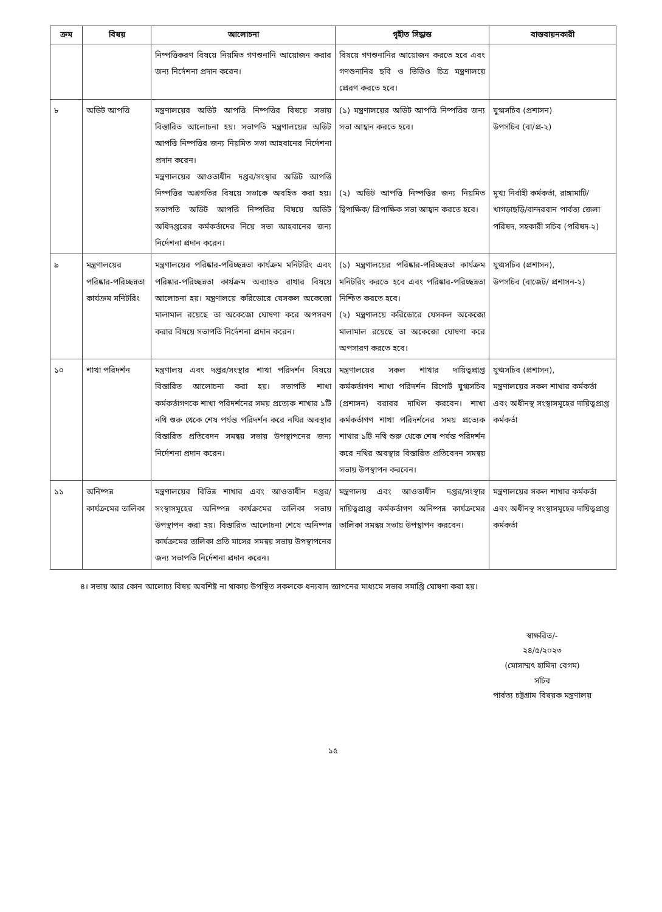| ক্রম | বিষয় | আলোচনা | গৃহীত সিদ্ধান্ত | বাস্তবায়নকারী |
| --- | --- | --- | --- | --- |
| | | নিষ্পত্তিকরণ বিষয়ে নিয়মিত গণশুনানি আয়োজন করার জন্য নির্দেশনা প্রদান করেন। | বিষয়ে গণশুনানির আয়োজন করতে হবে এবং গণশুনানির ছবি ও ভিডিও চিত্র মন্ত্রণালয়ে প্রেরণ করতে হবে। | |
| ৮ | অডিট আপত্তি | মন্ত্রণালয়ের অডিট আপত্তি নিষ্পত্তির বিষয়ে সভায় বিস্তারিত আলোচনা হয়। সভাপতি মন্ত্রণালয়ের অডিট আপত্তি নিষ্পত্তির জন্য নিয়মিত সভা আহবানের নির্দেশনা প্রদান করেন। মন্ত্রণালয়ের আওতাধীন দপ্তর/সংস্থার অডিট আপত্তি নিষ্পত্তির অগ্রগতির বিষয়ে সভাকে অবহিত করা হয়। সভাপতি অডিট আপত্তি নিষ্পত্তির বিষয়ে অডিট অধিদপ্তরের কর্মকর্তাদের নিয়ে সভা আহবানের জন্য নির্দেশনা প্রদান করেন। | (১) মন্ত্রণালয়ের অডিট আপত্তি নিষ্পত্তির জন্য সভা আহ্বান করতে হবে। (২) অডিট আপত্তি নিষ্পত্তির জন্য নিয়মিত দ্বিপাক্ষিক/ ত্রিপাক্ষিক সভা আহ্বান করতে হবে। | যুগ্মসচিব (প্রশাসন) উপসচিব (বা/প্র-২) মুখ্য নির্বাহী কর্মকর্তা, রাঙ্গামাটি/খাগড়াছড়ি/বান্দরবান পার্বত্য জেলা পরিষদ, সহকারী সচিব (পরিষদ-২) |
| ৯ | মন্ত্রণালয়ের পরিষ্কার-পরিচ্ছন্নতা কার্যক্রম মনিটরিং | মন্ত্রণালয়ের পরিষ্কার-পরিচ্ছন্নতা কার্যক্রম মনিটরিং এবং পরিষ্কার-পরিচ্ছন্নতা কার্যক্রম অব্যাহত রাখার বিষয়ে আলোচনা হয়। মন্ত্রণালয়ে করিডোরে যেসকল অকেজো মালামাল রয়েছে তা অকেজো ঘোষণা করে অপসরণ করার বিষয়ে সভাপতি নির্দেশনা প্রদান করেন। | (১) মন্ত্রণালয়ের পরিষ্কার-পরিচ্ছন্নতা কার্যক্রম মনিটরিং করতে হবে এবং পরিষ্কার-পরিচ্ছন্নতা নিশ্চিত করতে হবে। (২) মন্ত্রণালয়ে করিডোরে যেসকল অকেজো মালামাল রয়েছে তা অকেজো ঘোষণা করে অপসারণ করতে হবে। | যুগ্মসচিব (প্রশাসন), উপসচিব (বাজেট/ প্রশাসন-২) |
| ১০ | শাখা পরিদর্শন | মন্ত্রণালয় এবং দপ্তর/সংস্থার শাখা পরিদর্শন বিষয়ে বিস্তারিত আলোচনা করা হয়। সভাপতি শাখা কর্মকর্তাগণকে শাখা পরিদর্শনের সময় প্রত্যেক শাখার ১টি নথি শুরু থেকে শেষ পর্যন্ত পরিদর্শন করে নথির অবস্থার বিস্তারিত প্রতিবেদন সমন্বয় সভায় উপস্থাপনের জন্য নির্দেশনা প্রদান করেন। | মন্ত্রণালয়ের সকল শাখার দায়িত্বপ্রাপ্ত কর্মকর্তাগণ শাখা পরিদর্শন রিপোর্ট যুগ্মসচিব (প্রশাসন) বরাবর দাখিল করবেন। শাখা কর্মকর্তাগণ শাখা পরিদর্শনের সময় প্রত্যেক শাখার ১টি নথি শুরু থেকে শেষ পর্যন্ত পরিদর্শন করে নথির অবস্থার বিস্তারিত প্রতিবেদন সমন্বয় সভায় উপস্থাপন করবেন। | যুগ্মসচিব (প্রশাসন), মন্ত্রণালয়ের সকল শাখার কর্মকর্তা এবং অধীনস্থ সংস্থাসমূহের দায়িত্বপ্রাপ্ত কর্মকর্তা |
| ১১ | অনিষ্পন্ন কার্যক্রমের তালিকা | মন্ত্রণালয়ের বিভিন্ন শাখার এবং আওতাধীন দপ্তর/সংস্থাসমূহের অনিষ্পন্ন কার্যক্রমের তালিকা সভায় উপস্থাপন করা হয়। বিস্তারিত আলোচনা শেষে অনিষ্পন্ন কার্যক্রমের তালিকা প্রতি মাসের সমন্বয় সভায় উপস্থাপনের জন্য সভাপতি নির্দেশনা প্রদান করেন। | মন্ত্রণালয় এবং আওতাধীন দপ্তর/সংস্থার দায়িত্বপ্রাপ্ত কর্মকর্তাগণ অনিষ্পন্ন কার্যক্রমের তালিকা সমন্বয় সভায় উপস্থাপন করবেন। | মন্ত্রণালয়ের সকল শাখার কর্মকর্তা এবং অধীনস্থ সংস্থাসমূহের দায়িত্বপ্রাপ্ত কর্মকর্তা |
৪। সভায় আর কোন আলোচ্য বিষয় অবশিষ্ট না থাকায় উপস্থিত সকলকে ধন্যবাদ জ্ঞাপনের মাধ্যমে সভার সমাপ্তি ঘোষণা করা হয়।
স্বাক্ষরিত/-
২৪/৫/২০২৩
(মোসাম্মৎ হামিদা বেগম)
সচিব
পার্বত্য চট্টগ্রাম বিষয়ক মন্ত্রণালয়
১৫